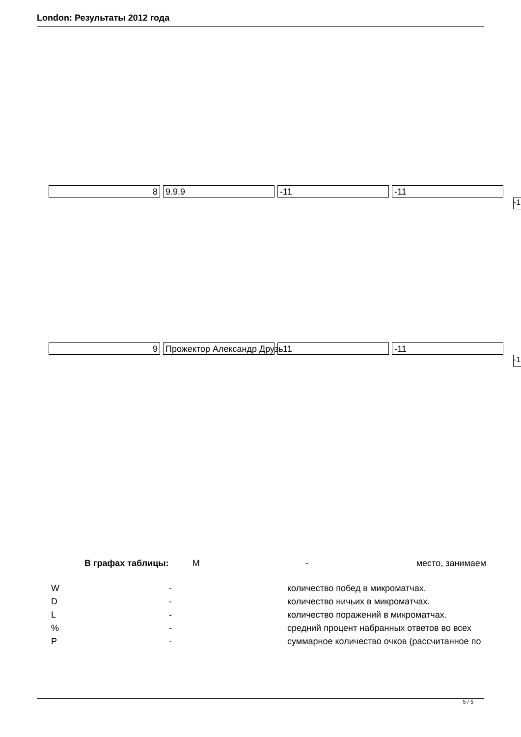London: Результаты 2012 года
8 9.9.9 -11 -11
-1
9 Прожектор Александр Друзь -11 -11
-1
В графах таблицы: M - место, занимаем
| W | - | количество побед в микроматчах. |
| D | - | количество ничьих в микроматчах. |
| L | - | количество поражений в микроматчах. |
| % | - | средний процент набранных ответов во всех |
| P | - | суммарное количество очков (рассчитанное по |
5 / 5